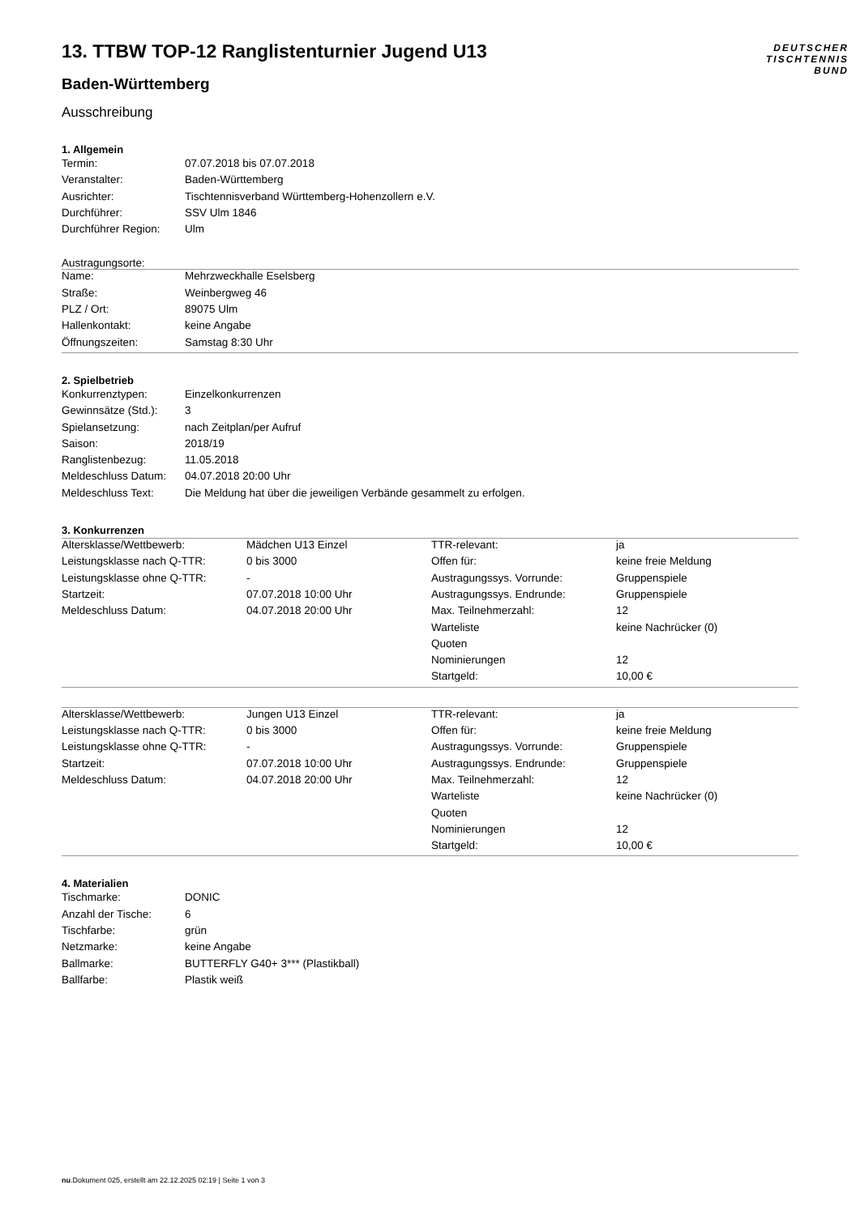DEUTSCHER
TISCHTENNIS
BUND
13. TTBW TOP-12 Ranglistenturnier Jugend U13
Baden-Württemberg
Ausschreibung
1. Allgemein
| Termin: | 07.07.2018 bis 07.07.2018 |
| Veranstalter: | Baden-Württemberg |
| Ausrichter: | Tischtennisverband Württemberg-Hohenzollern e.V. |
| Durchführer: | SSV Ulm 1846 |
| Durchführer Region: | Ulm |
Austragungsorte:
| Name: | Mehrzweckhalle Eselsberg |
| Straße: | Weinbergweg 46 |
| PLZ / Ort: | 89075 Ulm |
| Hallenkontakt: | keine Angabe |
| Öffnungszeiten: | Samstag 8:30 Uhr |
2. Spielbetrieb
| Konkurrenztypen: | Einzelkonkurrenzen |
| Gewinnsätze (Std.): | 3 |
| Spielansetzung: | nach Zeitplan/per Aufruf |
| Saison: | 2018/19 |
| Ranglistenbezug: | 11.05.2018 |
| Meldeschluss Datum: | 04.07.2018 20:00 Uhr |
| Meldeschluss Text: | Die Meldung hat über die jeweiligen Verbände gesammelt zu erfolgen. |
3. Konkurrenzen
| Altersklasse/Wettbewerb: | Mädchen U13 Einzel | TTR-relevant: | ja |
| Leistungsklasse nach Q-TTR: | 0 bis 3000 | Offen für: | keine freie Meldung |
| Leistungsklasse ohne Q-TTR: | - | Austragungssys. Vorrunde: | Gruppenspiele |
| Startzeit: | 07.07.2018 10:00 Uhr | Austragungssys. Endrunde: | Gruppenspiele |
| Meldeschluss Datum: | 04.07.2018 20:00 Uhr | Max. Teilnehmerzahl: | 12 |
| | | Warteliste | keine Nachrücker (0) |
| | | Quoten | |
| | | Nominierungen | 12 |
| | | Startgeld: | 10,00 € |
| Altersklasse/Wettbewerb: | Jungen U13 Einzel | TTR-relevant: | ja |
| Leistungsklasse nach Q-TTR: | 0 bis 3000 | Offen für: | keine freie Meldung |
| Leistungsklasse ohne Q-TTR: | - | Austragungssys. Vorrunde: | Gruppenspiele |
| Startzeit: | 07.07.2018 10:00 Uhr | Austragungssys. Endrunde: | Gruppenspiele |
| Meldeschluss Datum: | 04.07.2018 20:00 Uhr | Max. Teilnehmerzahl: | 12 |
| | | Warteliste | keine Nachrücker (0) |
| | | Quoten | |
| | | Nominierungen | 12 |
| | | Startgeld: | 10,00 € |
4. Materialien
| Tischmarke: | DONIC |
| Anzahl der Tische: | 6 |
| Tischfarbe: | grün |
| Netzmarke: | keine Angabe |
| Ballmarke: | BUTTERFLY G40+ 3*** (Plastikball) |
| Ballfarbe: | Plastik weiß |
nu.Dokument 025, erstellt am 22.12.2025 02:19 | Seite 1 von 3